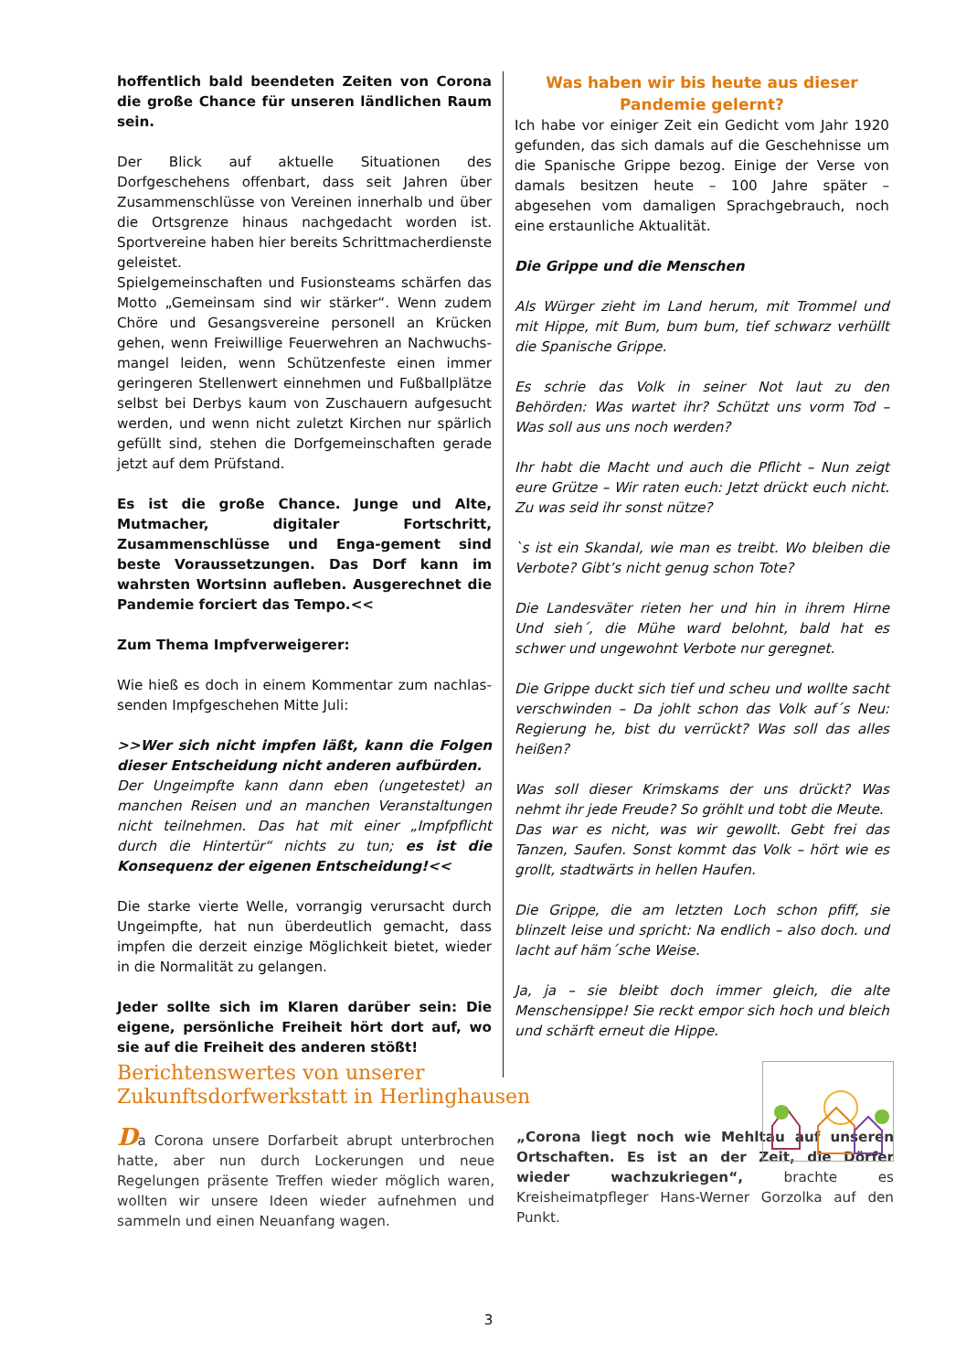hoffentlich bald beendeten Zeiten von Corona die große Chance für unseren ländlichen Raum sein.
Der Blick auf aktuelle Situationen des Dorfgeschehens offenbart, dass seit Jahren über Zusammenschlüsse von Vereinen innerhalb und über die Ortsgrenze hinaus nachgedacht worden ist. Sportvereine haben hier bereits Schrittmacherdienste geleistet.
Spielgemeinschaften und Fusionsteams schärfen das Motto „Gemeinsam sind wir stärker“. Wenn zudem Chöre und Gesangsvereine personell an Krücken gehen, wenn Freiwillige Feuerwehren an Nachwuchs-mangel leiden, wenn Schützenfeste einen immer geringeren Stellenwert einnehmen und Fußballplätze selbst bei Derbys kaum von Zuschauern aufgesucht werden, und wenn nicht zuletzt Kirchen nur spärlich gefüllt sind, stehen die Dorfgemeinschaften gerade jetzt auf dem Prüfstand.
Es ist die große Chance. Junge und Alte, Mutmacher, digitaler Fortschritt, Zusammenschlüsse und Enga-gement sind beste Voraussetzungen. Das Dorf kann im wahrsten Wortsinn aufleben. Ausgerechnet die Pandemie forciert das Tempo.<<
Zum Thema Impfverweigerer:
Wie hieß es doch in einem Kommentar zum nachlas-senden Impfgeschehen Mitte Juli:
>>Wer sich nicht impfen läßt, kann die Folgen dieser Entscheidung nicht anderen aufbürden.
Der Ungeimpfte kann dann eben (ungetestet) an manchen Reisen und an manchen Veranstaltungen nicht teilnehmen. Das hat mit einer „Impfpflicht durch die Hintertür“ nichts zu tun; es ist die Konsequenz der eigenen Entscheidung!<<
Die starke vierte Welle, vorrangig verursacht durch Ungeimpfte, hat nun überdeutlich gemacht, dass impfen die derzeit einzige Möglichkeit bietet, wieder in die Normalität zu gelangen.
Jeder sollte sich im Klaren darüber sein: Die eigene, persönliche Freiheit hört dort auf, wo sie auf die Freiheit des anderen stößt!
Was haben wir bis heute aus dieser Pandemie gelernt?
Ich habe vor einiger Zeit ein Gedicht vom Jahr 1920 gefunden, das sich damals auf die Geschehnisse um die Spanische Grippe bezog. Einige der Verse von damals besitzen heute – 100 Jahre später – abgesehen vom damaligen Sprachgebrauch, noch eine erstaunliche Aktualität.
Die Grippe und die Menschen
Als Würger zieht im Land herum, mit Trommel und mit Hippe, mit Bum, bum bum, tief schwarz verhüllt die Spanische Grippe.
Es schrie das Volk in seiner Not laut zu den Behörden: Was wartet ihr? Schützt uns vorm Tod – Was soll aus uns noch werden?
Ihr habt die Macht und auch die Pflicht – Nun zeigt eure Grütze – Wir raten euch: Jetzt drückt euch nicht. Zu was seid ihr sonst nütze?
`s ist ein Skandal, wie man es treibt. Wo bleiben die Verbote? Gibt’s nicht genug schon Tote?
Die Landesväter rieten her und hin in ihrem Hirne Und sieh´, die Mühe ward belohnt, bald hat es schwer und ungewohnt Verbote nur geregnet.
Die Grippe duckt sich tief und scheu und wollte sacht verschwinden – Da johlt schon das Volk auf´s Neu: Regierung he, bist du verrückt? Was soll das alles heißen?
Was soll dieser Krimskams der uns drückt? Was nehmt ihr jede Freude? So gröhlt und tobt die Meute.
Das war es nicht, was wir gewollt. Gebt frei das Tanzen, Saufen. Sonst kommt das Volk – hört wie es grollt, stadtwärts in hellen Haufen.
Die Grippe, die am letzten Loch schon pfiff, sie blinzelt leise und spricht: Na endlich – also doch. und lacht auf häm´sche Weise.
Ja, ja – sie bleibt doch immer gleich, die alte Menschensippe! Sie reckt empor sich hoch und bleich und schärft erneut die Hippe.
Berichtenswertes von unserer Zukunftsdorfwerkstatt in Herlinghausen
Da Corona unsere Dorfarbeit abrupt unterbrochen hatte, aber nun durch Lockerungen und neue Regelungen präsente Treffen wieder möglich waren, wollten wir unsere Ideen wieder aufnehmen und sammeln und einen Neuanfang wagen.
„Corona liegt noch wie Mehltau auf unseren Ortschaften. Es ist an der Zeit, die Dörfer wieder wachzukriegen“, brachte es Kreisheimatpfleger Hans-Werner Gorzolka auf den Punkt.
3